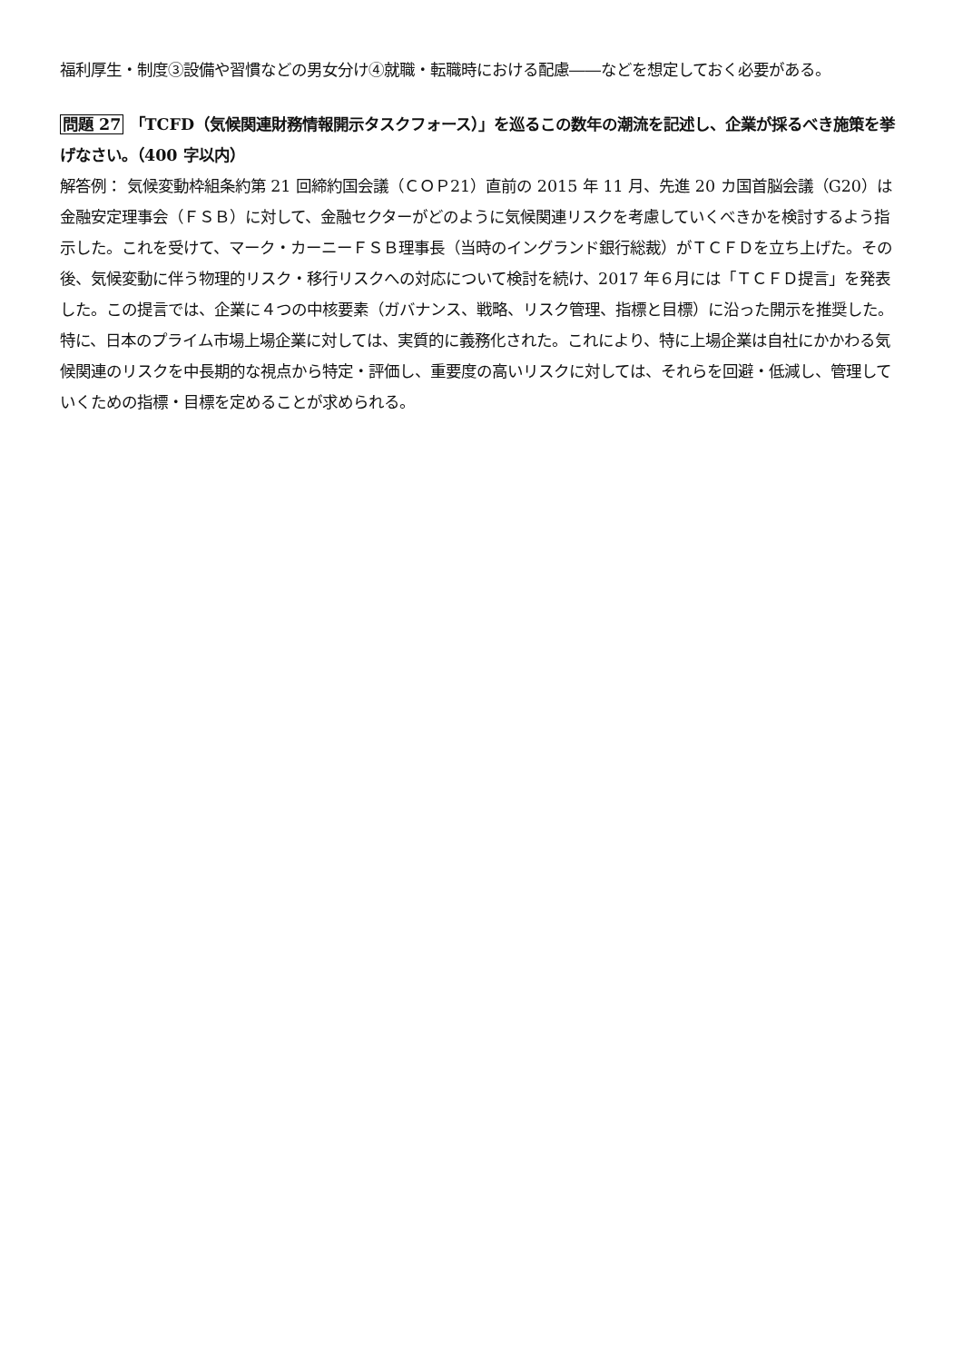福利厚生・制度③設備や習慣などの男女分け④就職・転職時における配慮――などを想定しておく必要がある。
問題 27 「TCFD（気候関連財務情報開示タスクフォース）」を巡るこの数年の潮流を記述し、企業が採るべき施策を挙げなさい。（400 字以内）
解答例： 気候変動枠組条約第 21 回締約国会議（ＣＯＰ21）直前の 2015 年 11 月、先進 20 カ国首脳会議（G20）は金融安定理事会（ＦＳＢ）に対して、金融セクターがどのように気候関連リスクを考慮していくべきかを検討するよう指示した。これを受けて、マーク・カーニーＦＳＢ理事長（当時のイングランド銀行総裁）がＴＣＦＤを立ち上げた。その後、気候変動に伴う物理的リスク・移行リスクへの対応について検討を続け、2017 年６月には「ＴＣＦＤ提言」を発表した。この提言では、企業に４つの中核要素（ガバナンス、戦略、リスク管理、指標と目標）に沿った開示を推奨した。特に、日本のプライム市場上場企業に対しては、実質的に義務化された。これにより、特に上場企業は自社にかかわる気候関連のリスクを中長期的な視点から特定・評価し、重要度の高いリスクに対しては、それらを回避・低減し、管理していくための指標・目標を定めることが求められる。